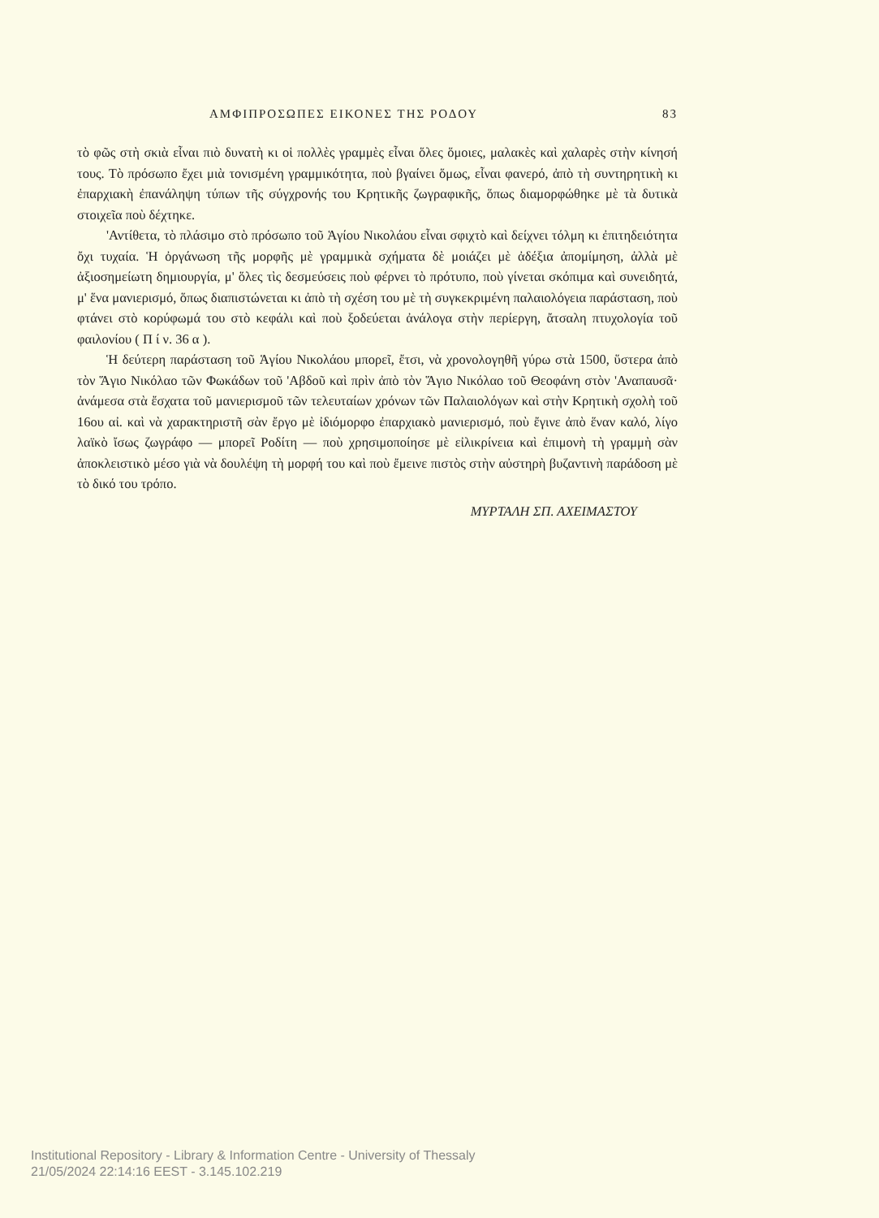ΑΜΦΙΠΡΟΣΩΠΕΣ ΕΙΚΟΝΕΣ ΤΗΣ ΡΟΔΟΥ 83
τὸ φῶς στὴ σκιὰ εἶναι πιὸ δυνατὴ κι οἱ πολλὲς γραμμὲς εἶναι ὅλες ὅμοιες, μαλακὲς καὶ χαλαρὲς στὴν κίνησή τους. Τὸ πρόσωπο ἔχει μιὰ τονισμένη γραμμικότητα, ποὺ βγαίνει ὅμως, εἶναι φανερό, ἀπὸ τὴ συντηρητικὴ κι ἐπαρχιακὴ ἐπανάληψη τύπων τῆς σύγχρονής του Κρητικῆς ζωγραφικῆς, ὅπως διαμορφώθηκε μὲ τὰ δυτικὰ στοιχεῖα ποὺ δέχτηκε.
'Αντίθετα, τὸ πλάσιμο στὸ πρόσωπο τοῦ Ἁγίου Νικολάου εἶναι σφιχτὸ καὶ δείχνει τόλμη κι ἐπιτηδειότητα ὄχι τυχαία. Ἡ ὀργάνωση τῆς μορφῆς μὲ γραμμικὰ σχήματα δὲ μοιάζει μὲ ἀδέξια ἀπομίμηση, ἀλλὰ μὲ ἀξιοσημείωτη δημιουργία, μ' ὅλες τὶς δεσμεύσεις ποὺ φέρνει τὸ πρότυπο, ποὺ γίνεται σκόπιμα καὶ συνειδητά, μ' ἕνα μανιερισμό, ὅπως διαπιστώνεται κι ἀπὸ τὴ σχέση του μὲ τὴ συγκεκριμένη παλαιολόγεια παράσταση, ποὺ φτάνει στὸ κορύφωμά του στὸ κεφάλι καὶ ποὺ ξοδεύεται ἀνάλογα στὴν περίεργη, ἄτσαλη πτυχολογία τοῦ φαιλονίου ( Π ί ν. 36 α ).
Ἡ δεύτερη παράσταση τοῦ Ἁγίου Νικολάου μπορεῖ, ἔτσι, νὰ χρονολογηθῆ γύρω στὰ 1500, ὕστερα ἀπὸ τὸν Ἅγιο Νικόλαο τῶν Φωκάδων τοῦ 'Αβδοῦ καὶ πρὶν ἀπὸ τὸν Ἅγιο Νικόλαο τοῦ Θεοφάνη στὸν 'Αναπαυσᾶ· ἀνάμεσα στὰ ἔσχατα τοῦ μανιερισμοῦ τῶν τελευταίων χρόνων τῶν Παλαιολόγων καὶ στὴν Κρητικὴ σχολὴ τοῦ 16ου αἰ. καὶ νὰ χαρακτηριστῆ σὰν ἔργο μὲ ἰδιόμορφο ἐπαρχιακὸ μανιερισμό, ποὺ ἔγινε ἀπὸ ἕναν καλό, λίγο λαϊκὸ ἴσως ζωγράφο — μπορεῖ Ροδίτη — ποὺ χρησιμοποίησε μὲ εἰλικρίνεια καὶ ἐπιμονὴ τὴ γραμμὴ σὰν ἀποκλειστικὸ μέσο γιὰ νὰ δουλέψη τὴ μορφή του καὶ ποὺ ἔμεινε πιστὸς στὴν αὐστηρὴ βυζαντινὴ παράδοση μὲ τὸ δικό του τρόπο.
ΜΥΡΤΑΛΗ ΣΠ. ΑΧΕΙΜΑΣΤΟΥ
Institutional Repository - Library & Information Centre - University of Thessaly
21/05/2024 22:14:16 EEST - 3.145.102.219